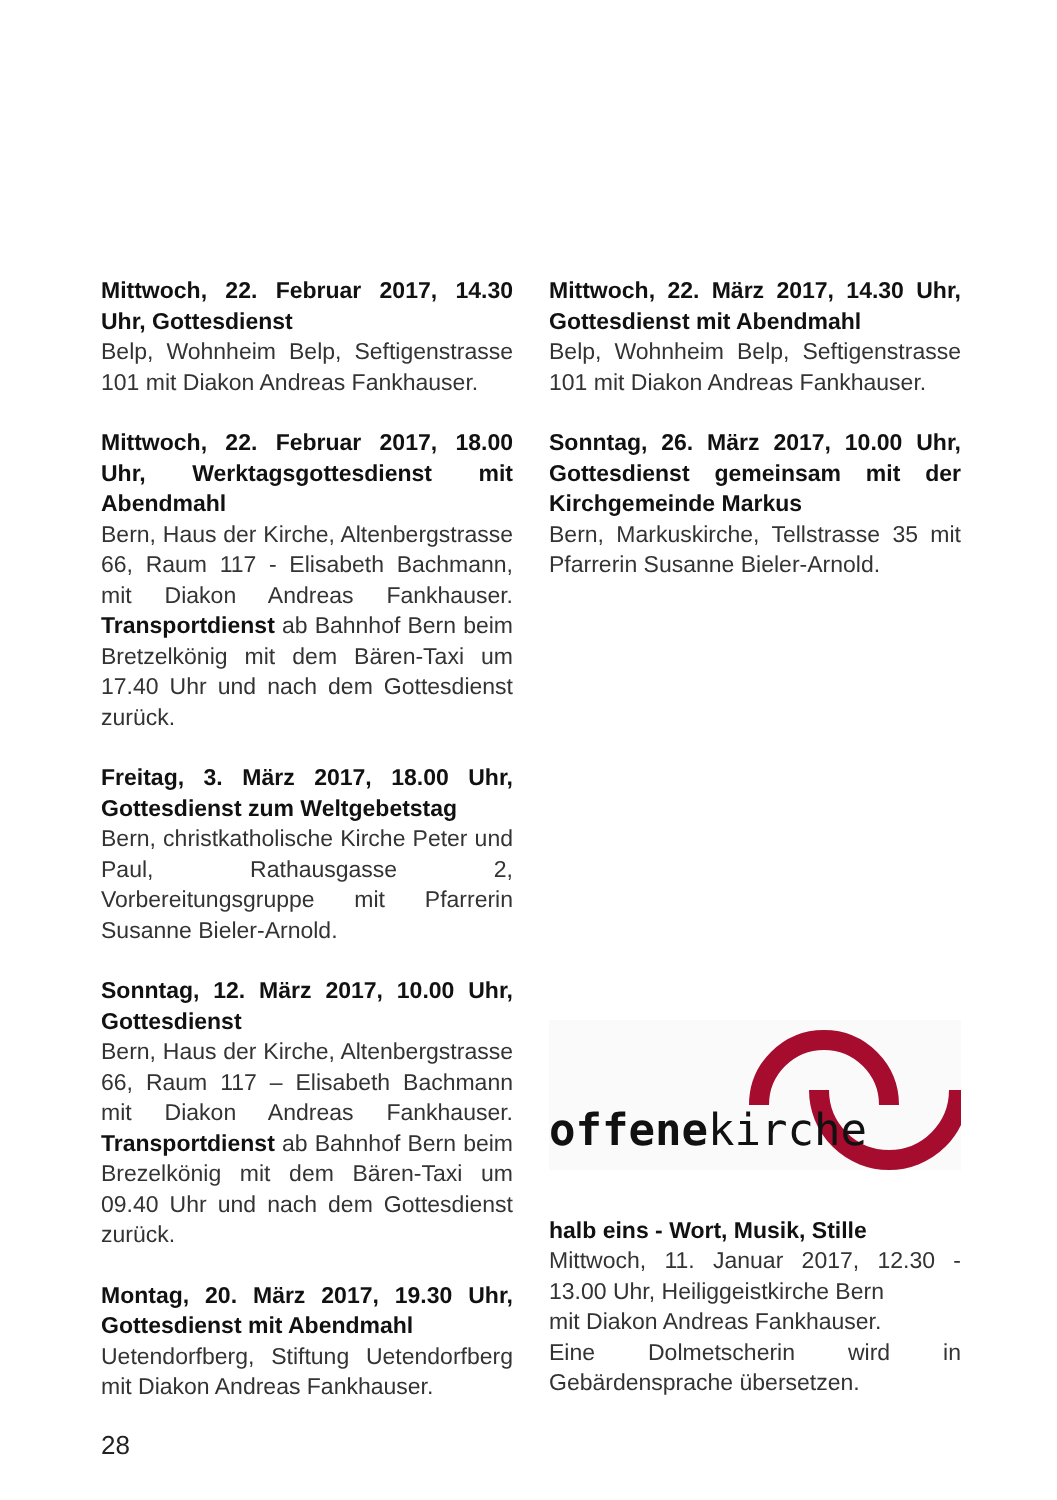Mittwoch, 22. Februar 2017, 14.30 Uhr, Gottesdienst
Belp, Wohnheim Belp, Seftigenstrasse 101 mit Diakon Andreas Fankhauser.
Mittwoch, 22. Februar 2017, 18.00 Uhr, Werktagsgottesdienst mit Abendmahl
Bern, Haus der Kirche, Altenbergstrasse 66, Raum 117 - Elisabeth Bachmann, mit Diakon Andreas Fankhauser. Transportdienst ab Bahnhof Bern beim Bretzelkönig mit dem Bären-Taxi um 17.40 Uhr und nach dem Gottesdienst zurück.
Freitag, 3. März 2017, 18.00 Uhr, Gottesdienst zum Weltgebetstag
Bern, christkatholische Kirche Peter und Paul, Rathausgasse 2, Vorbereitungsgruppe mit Pfarrerin Susanne Bieler-Arnold.
Sonntag, 12. März 2017, 10.00 Uhr, Gottesdienst
Bern, Haus der Kirche, Altenbergstrasse 66, Raum 117 – Elisabeth Bachmann mit Diakon Andreas Fankhauser. Transportdienst ab Bahnhof Bern beim Brezelkönig mit dem Bären-Taxi um 09.40 Uhr und nach dem Gottesdienst zurück.
Montag, 20. März 2017, 19.30 Uhr, Gottesdienst mit Abendmahl
Uetendorfberg, Stiftung Uetendorfberg mit Diakon Andreas Fankhauser.
Mittwoch, 22. März 2017, 14.30 Uhr, Gottesdienst mit Abendmahl
Belp, Wohnheim Belp, Seftigenstrasse 101 mit Diakon Andreas Fankhauser.
Sonntag, 26. März 2017, 10.00 Uhr, Gottesdienst gemeinsam mit der Kirchgemeinde Markus
Bern, Markuskirche, Tellstrasse 35 mit Pfarrerin Susanne Bieler-Arnold.
offenekirche
halb eins - Wort, Musik, Stille
Mittwoch, 11. Januar 2017, 12.30 - 13.00 Uhr, Heiliggeistkirche Bern
mit Diakon Andreas Fankhauser.
Eine Dolmetscherin wird in Gebärdensprache übersetzen.
28